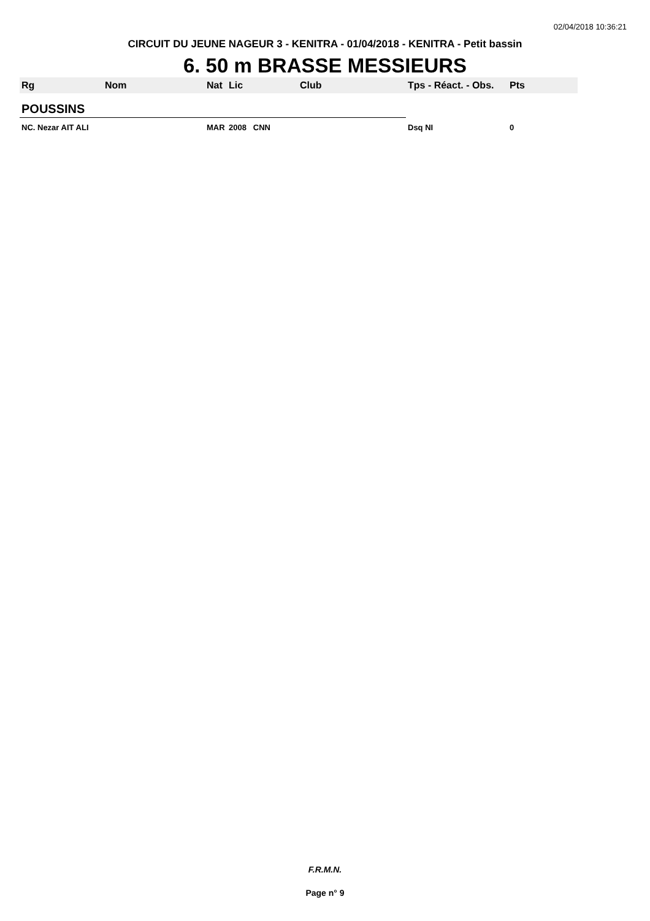02/04/2018 10:36:21
CIRCUIT DU JEUNE NAGEUR 3 - KENITRA - 01/04/2018 - KENITRA - Petit bassin
6. 50 m BRASSE MESSIEURS
| Rg | Nom | Nat | Lic | Club | Tps - Réact. - Obs. | Pts |
| --- | --- | --- | --- | --- | --- | --- |
| POUSSINS | | | | | | |
| NC. Nezar AIT ALI | | MAR | 2008 CNN | | Dsq NI | 0 |
F.R.M.N.
Page n° 9